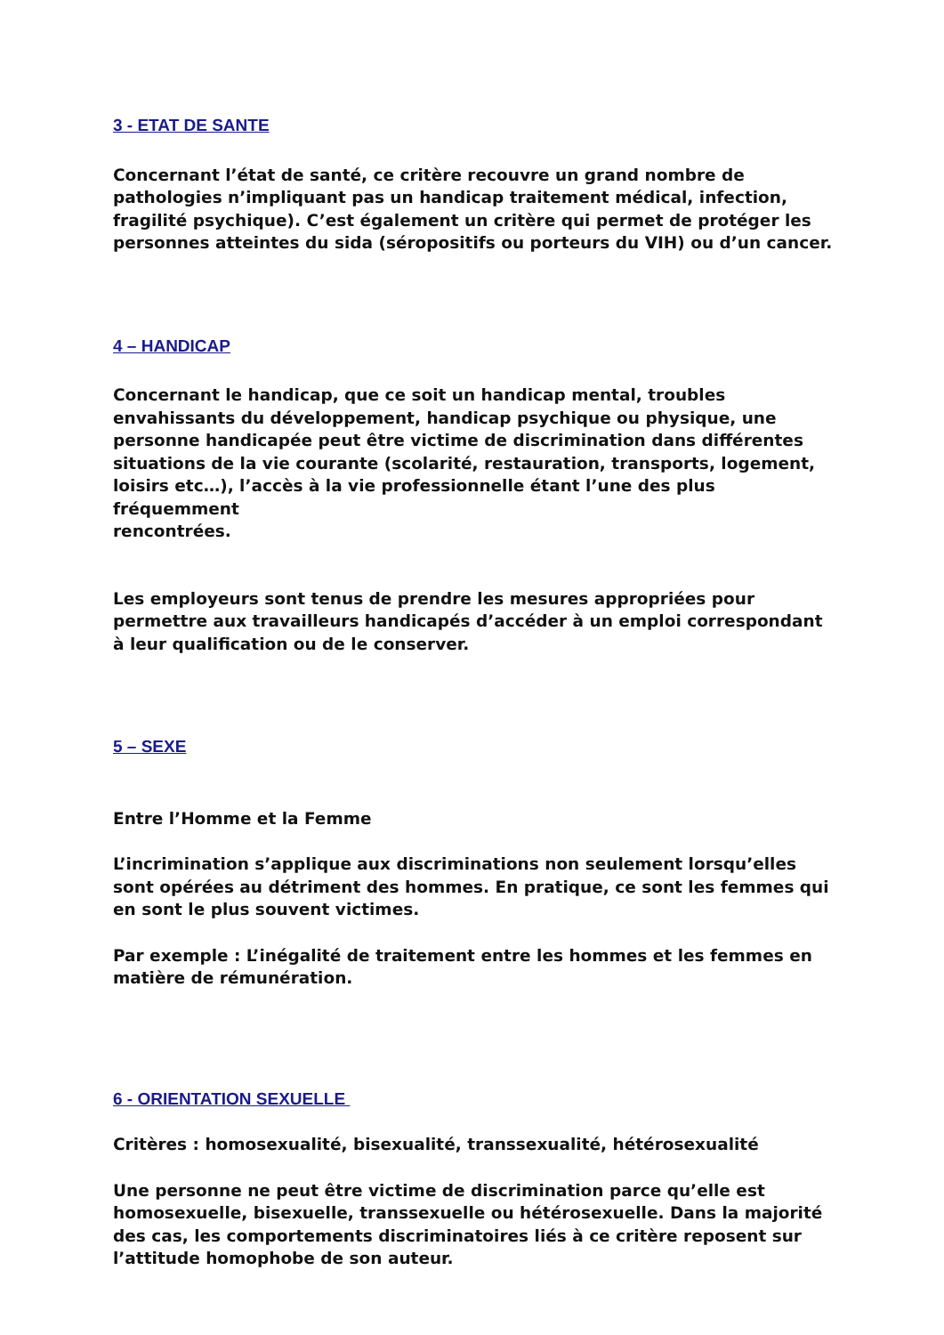3 - ETAT DE SANTE
Concernant l’état de santé, ce critère recouvre un grand nombre de pathologies n’impliquant pas un handicap traitement médical, infection, fragilité psychique). C’est également un critère qui permet de protéger les personnes atteintes du sida (séropositifs ou porteurs du VIH) ou d’un cancer.
4 – HANDICAP
Concernant le handicap, que ce soit un handicap mental, troubles envahissants du développement, handicap psychique ou physique, une personne handicapée peut être victime de discrimination dans différentes situations de la vie courante (scolarité, restauration, transports, logement, loisirs etc…), l’accès à la vie professionnelle étant l’une des plus fréquemment
rencontrées.
Les employeurs sont tenus de prendre les mesures appropriées pour permettre aux travailleurs handicapés d’accéder à un emploi correspondant à leur qualification ou de le conserver.
5 – SEXE
Entre l’Homme et la Femme
L’incrimination s’applique aux discriminations non seulement lorsqu’elles sont opérées au détriment des hommes. En pratique, ce sont les femmes qui en sont le plus souvent victimes.
Par exemple : L’inégalité de traitement entre les hommes et les femmes en matière de rémunération.
6 - ORIENTATION SEXUELLE
Critères : homosexualité, bisexualité, transsexualité, hétérosexualité
Une personne ne peut être victime de discrimination parce qu’elle est homosexuelle, bisexuelle, transsexuelle ou hétérosexuelle. Dans la majorité des cas, les comportements discriminatoires liés à ce critère reposent sur l’attitude homophobe de son auteur.